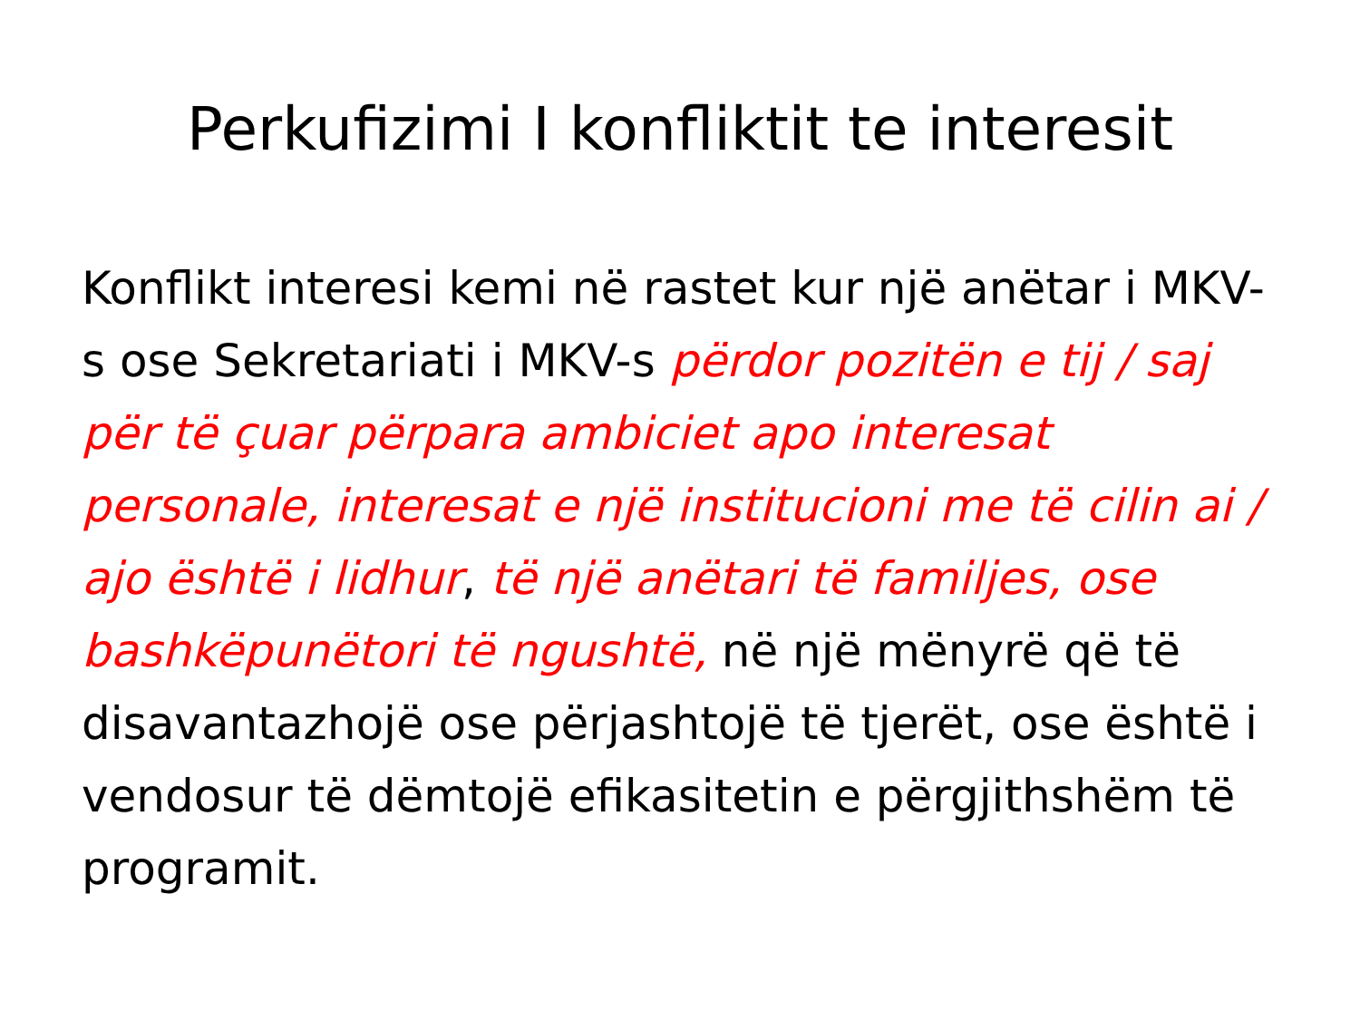Perkufizimi I konfliktit te interesit
Konflikt interesi kemi në rastet kur një anëtar i MKV-s ose Sekretariati i MKV-s përdor pozitën e tij / saj për të çuar përpara ambiciet apo interesat personale, interesat e një institucioni me të cilin ai / ajo është i lidhur, të një anëtari të familjes, ose bashkëpunëtori të ngushtë, në një mënyrë që të disavantazhojë ose përjashtojë të tjerët, ose është i vendosur të dëmtojë efikasitetin e përgjithshëm të programit.